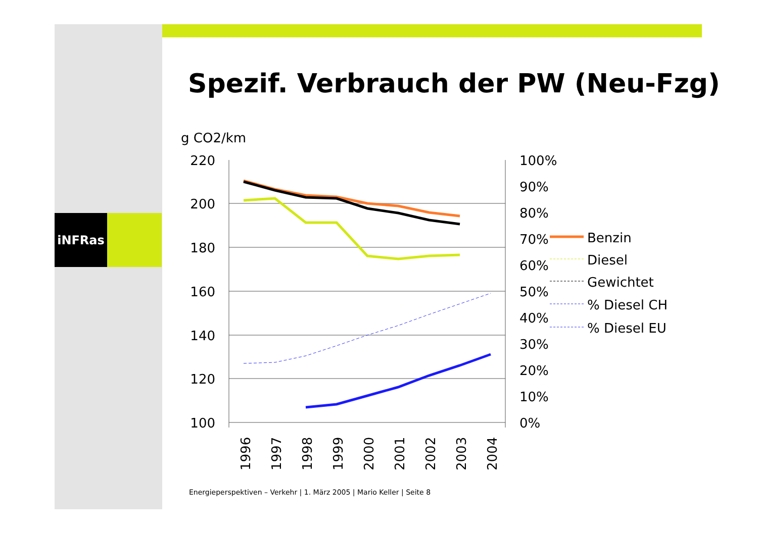iNFRas
Spezif. Verbrauch der PW (Neu-Fzg)
g CO2/km
220
200
180
160
140
120
100
100%
90%
80%
70%
60%
50%
40%
30%
20%
10%
0%
1996
1997
1998
1999
2000
2001
2002
2003
2004
Benzin
Diesel
Gewichtet
% Diesel CH
% Diesel EU
Energieperspektiven – Verkehr | 1. März 2005 | Mario Keller | Seite 8